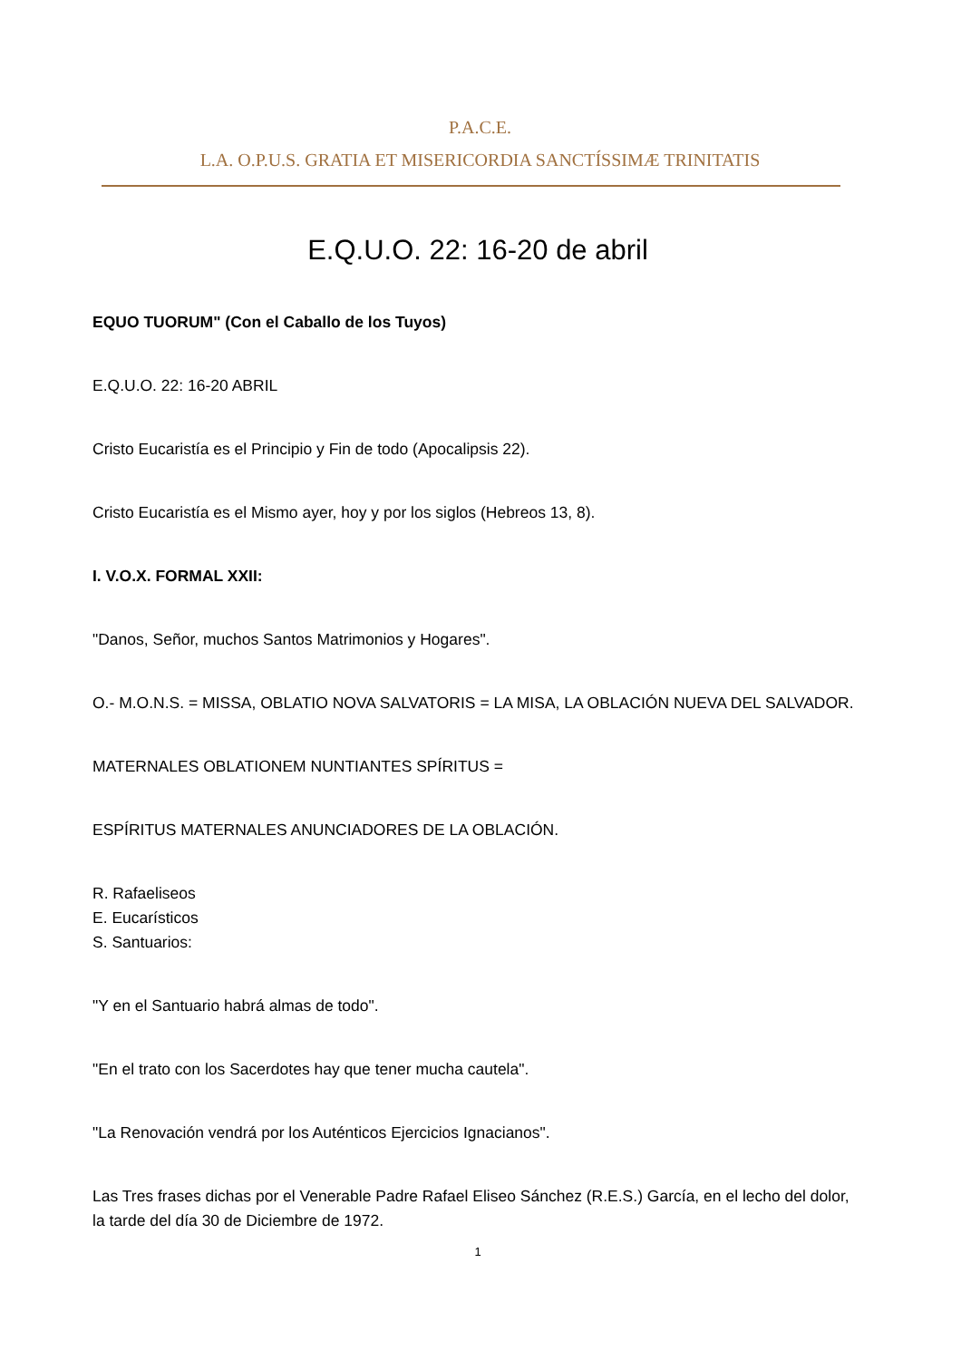P.A.C.E.
L.A. O.P.U.S. GRATIA ET MISERICORDIA SANCTÍSSIMÆ TRINITATIS
E.Q.U.O. 22: 16-20 de abril
EQUO TUORUM" (Con el Caballo de los Tuyos)
E.Q.U.O. 22: 16-20 ABRIL
Cristo Eucaristía es el Principio y Fin de todo (Apocalipsis 22).
Cristo Eucaristía es el Mismo ayer, hoy y por los siglos (Hebreos 13, 8).
I. V.O.X. FORMAL XXII:
"Danos, Señor, muchos Santos Matrimonios y Hogares".
O.- M.O.N.S. = MISSA, OBLATIO NOVA SALVATORIS = LA MISA, LA OBLACIÓN NUEVA DEL SALVADOR.
MATERNALES OBLATIONEM NUNTIANTES SPÍRITUS =
ESPÍRITUS MATERNALES ANUNCIADORES DE LA OBLACIÓN.
R. Rafaeliseos
E. Eucarísticos
S. Santuarios:
"Y en el Santuario habrá almas de todo".
"En el trato con los Sacerdotes hay que tener mucha cautela".
"La Renovación vendrá por los Auténticos Ejercicios Ignacianos".
Las Tres frases dichas por el Venerable Padre Rafael Eliseo Sánchez (R.E.S.) García, en el lecho del dolor, la tarde del día 30 de Diciembre de 1972.
1